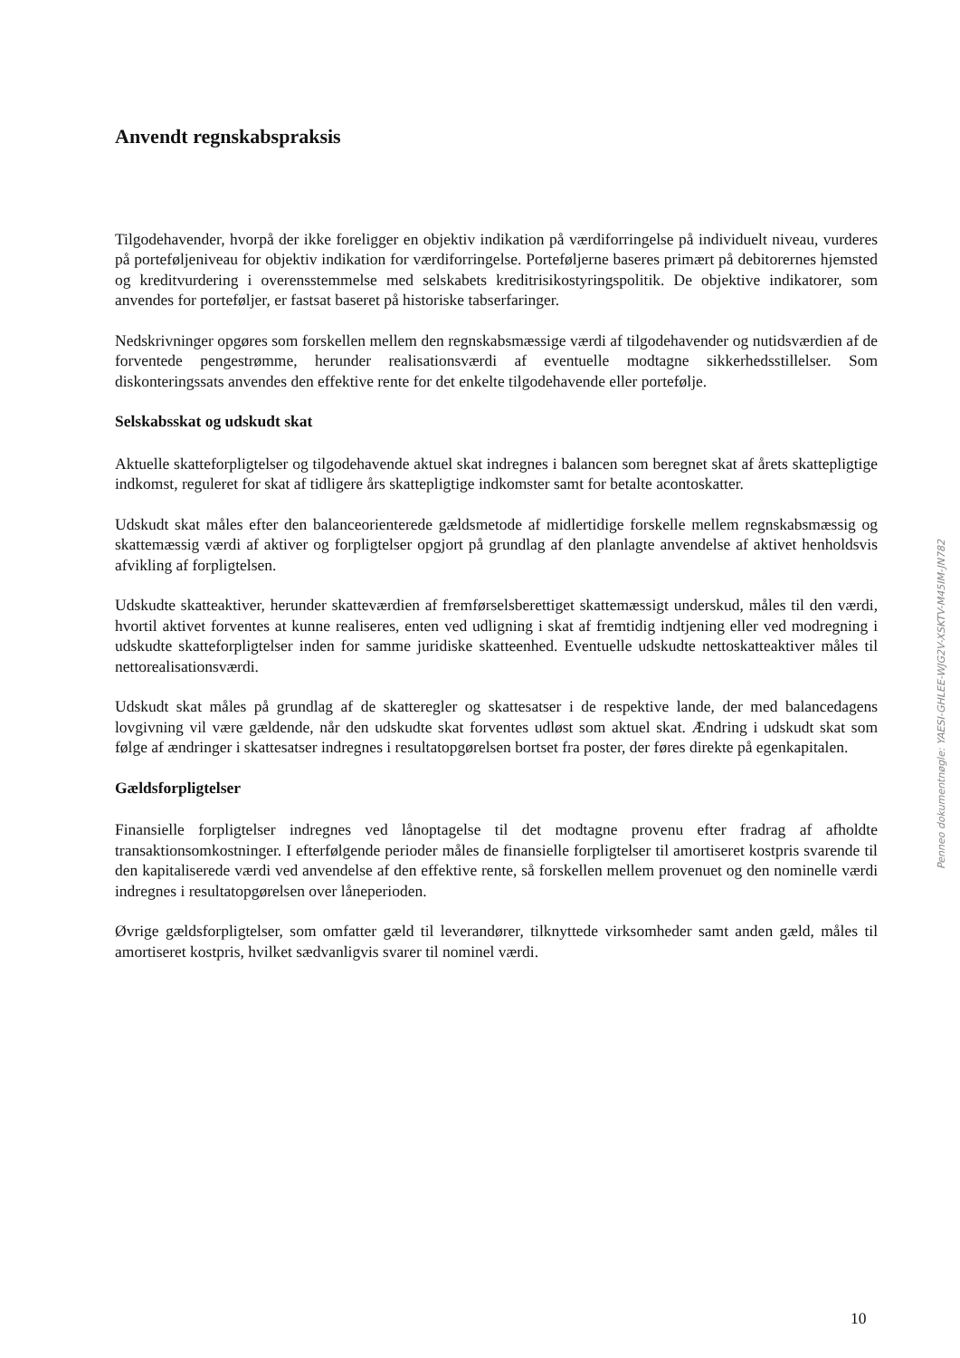Anvendt regnskabspraksis
Tilgodehavender, hvorpå der ikke foreligger en objektiv indikation på værdiforringelse på individuelt niveau, vurderes på porteføljeniveau for objektiv indikation for værdiforringelse. Porteføljerne baseres primært på debitorernes hjemsted og kreditvurdering i overensstemmelse med selskabets kreditrisikostyringspolitik. De objektive indikatorer, som anvendes for porteføljer, er fastsat baseret på historiske tabserfaringer.
Nedskrivninger opgøres som forskellen mellem den regnskabsmæssige værdi af tilgodehavender og nutidsværdien af de forventede pengestrømme, herunder realisationsværdi af eventuelle modtagne sikkerhedsstillelser. Som diskonteringssats anvendes den effektive rente for det enkelte tilgodehavende eller portefølje.
Selskabsskat og udskudt skat
Aktuelle skatteforpligtelser og tilgodehavende aktuel skat indregnes i balancen som beregnet skat af årets skattepligtige indkomst, reguleret for skat af tidligere års skattepligtige indkomster samt for betalte acontoskatter.
Udskudt skat måles efter den balanceorienterede gældsmetode af midlertidige forskelle mellem regnskabsmæssig og skattemæssig værdi af aktiver og forpligtelser opgjort på grundlag af den planlagte anvendelse af aktivet henholdsvis afvikling af forpligtelsen.
Udskudte skatteaktiver, herunder skatteværdien af fremførselsberettiget skattemæssigt underskud, måles til den værdi, hvortil aktivet forventes at kunne realiseres, enten ved udligning i skat af fremtidig indtjening eller ved modregning i udskudte skatteforpligtelser inden for samme juridiske skatteenhed. Eventuelle udskudte nettoskatteaktiver måles til nettorealisationsværdi.
Udskudt skat måles på grundlag af de skatteregler og skattesatser i de respektive lande, der med balancedagens lovgivning vil være gældende, når den udskudte skat forventes udløst som aktuel skat. Ændring i udskudt skat som følge af ændringer i skattesatser indregnes i resultatopgørelsen bortset fra poster, der føres direkte på egenkapitalen.
Gældsforpligtelser
Finansielle forpligtelser indregnes ved lånoptagelse til det modtagne provenu efter fradrag af afholdte transaktionsomkostninger. I efterfølgende perioder måles de finansielle forpligtelser til amortiseret kostpris svarende til den kapitaliserede værdi ved anvendelse af den effektive rente, så forskellen mellem provenuet og den nominelle værdi indregnes i resultatopgørelsen over låneperioden.
Øvrige gældsforpligtelser, som omfatter gæld til leverandører, tilknyttede virksomheder samt anden gæld, måles til amortiseret kostpris, hvilket sædvanligvis svarer til nominel værdi.
Penneo dokumentnøgle: YAESI-GHLEE-WJG2V-XSKTV-M45IM-JN782
10